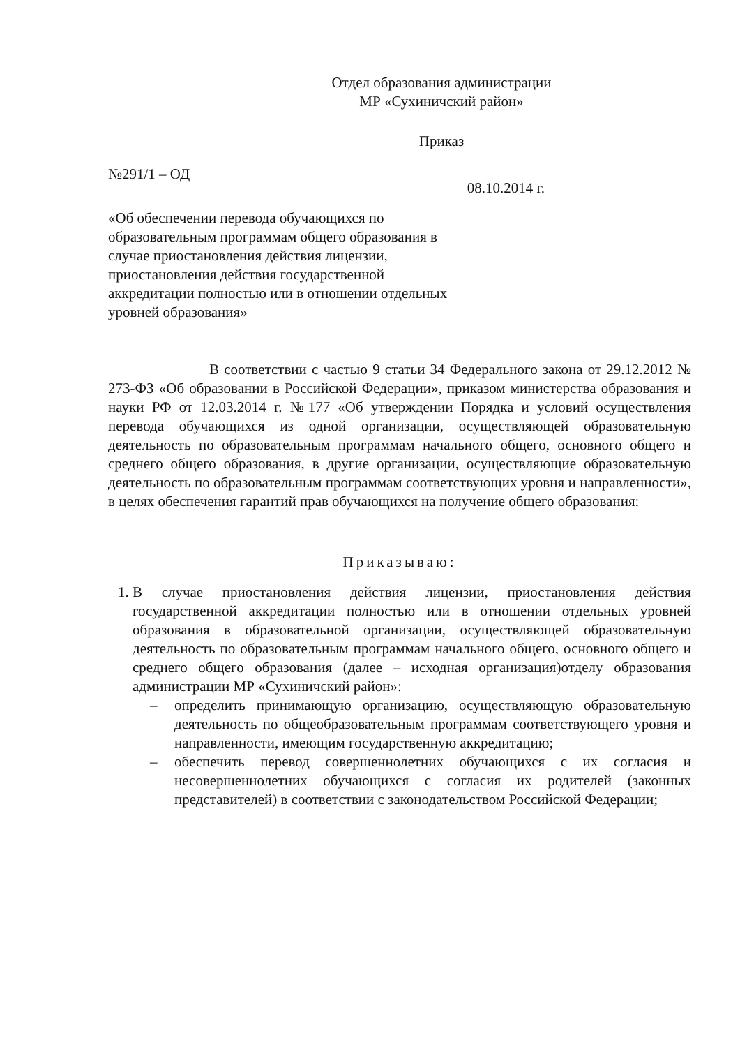Отдел образования администрации
МР «Сухиничский район»
Приказ
№291/1 – ОД
08.10.2014 г.
«Об обеспечении перевода обучающихся по образовательным программам общего образования в случае приостановления действия лицензии, приостановления действия государственной аккредитации полностью или в отношении отдельных уровней образования»
В соответствии с частью 9 статьи 34 Федерального закона от 29.12.2012 № 273-ФЗ «Об образовании в Российской Федерации», приказом министерства образования и науки РФ от 12.03.2014 г. №177 «Об утверждении Порядка и условий осуществления перевода обучающихся из одной организации, осуществляющей образовательную деятельность по образовательным программам начального общего, основного общего и среднего общего образования, в другие организации, осуществляющие образовательную деятельность по образовательным программам соответствующих уровня и направленности», в целях обеспечения гарантий прав обучающихся на получение общего образования:
Приказываю:
1. В случае приостановления действия лицензии, приостановления действия государственной аккредитации полностью или в отношении отдельных уровней образования в образовательной организации, осуществляющей образовательную деятельность по образовательным программам начального общего, основного общего и среднего общего образования (далее – исходная организация)отделу образования администрации МР «Сухиничский район»:
– определить принимающую организацию, осуществляющую образовательную деятельность по общеобразовательным программам соответствующего уровня и направленности, имеющим государственную аккредитацию;
– обеспечить перевод совершеннолетних обучающихся с их согласия и несовершеннолетних обучающихся с согласия их родителей (законных представителей) в соответствии с законодательством Российской Федерации;